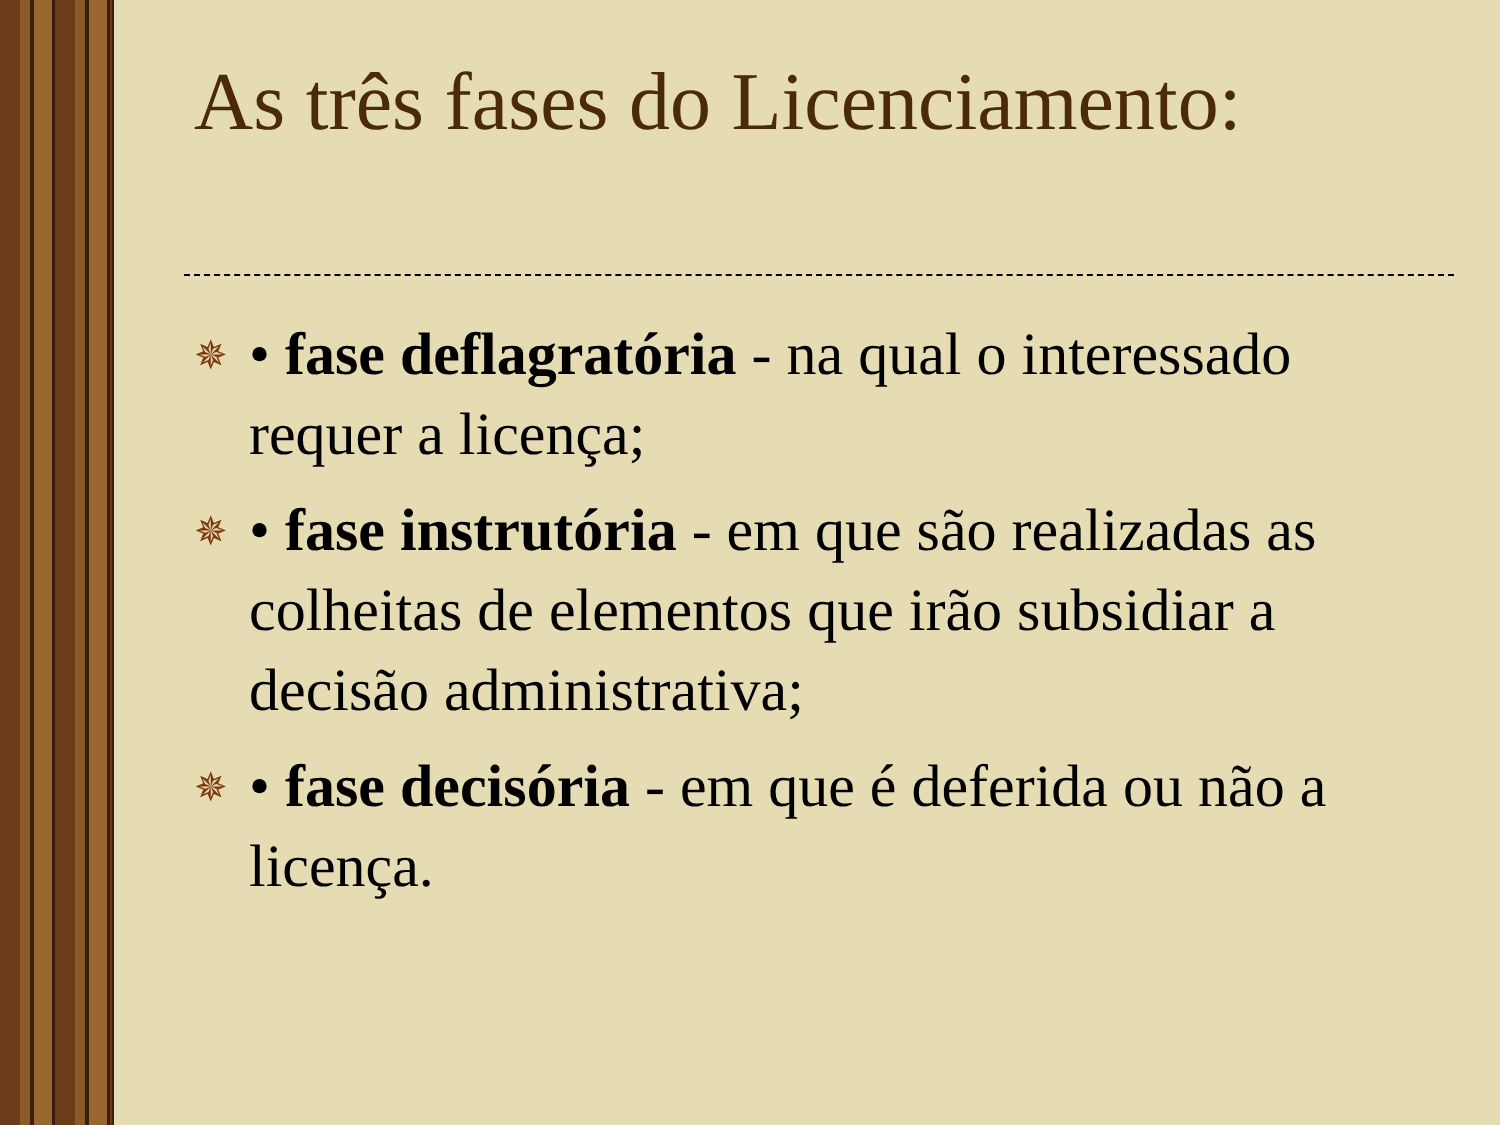As três fases do Licenciamento:
✵ • fase deflagratória - na qual o interessado requer a licença;
✵ • fase instrutória - em que são realizadas as colheitas de elementos que irão subsidiar a decisão administrativa;
✵ • fase decisória - em que é deferida ou não a licença.